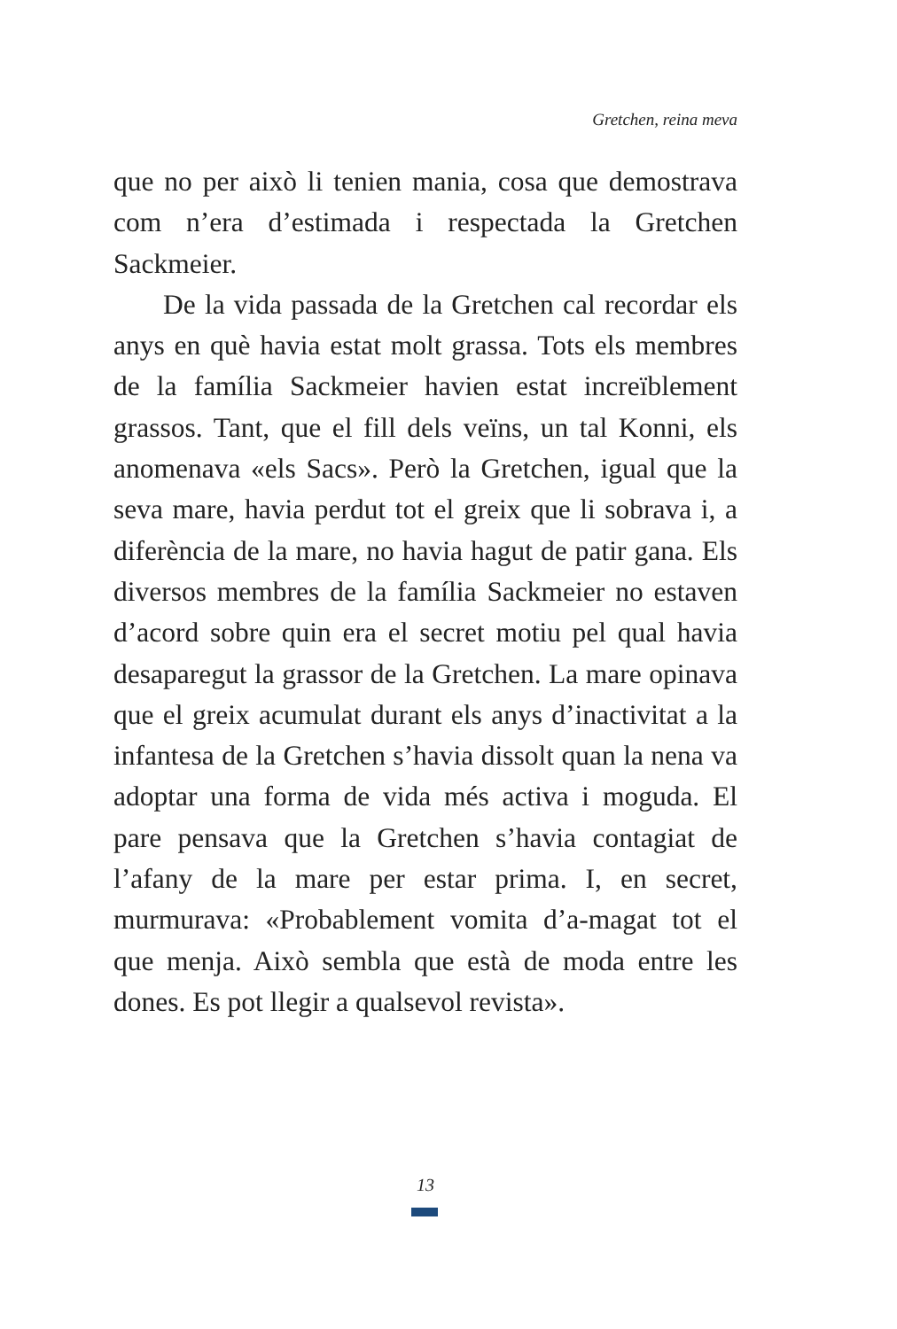Gretchen, reina meva
que no per això li tenien mania, cosa que demostrava com n’era d’estimada i respectada la Gretchen Sackmeier.
De la vida passada de la Gretchen cal recordar els anys en què havia estat molt grassa. Tots els membres de la família Sackmeier havien estat increïblement grassos. Tant, que el fill dels veïns, un tal Konni, els anomenava «els Sacs». Però la Gretchen, igual que la seva mare, havia perdut tot el greix que li sobrava i, a diferència de la mare, no havia hagut de patir gana. Els diversos membres de la família Sackmeier no estaven d’acord sobre quin era el secret motiu pel qual havia desaparegut la grassor de la Gretchen. La mare opinava que el greix acumulat durant els anys d’inactivitat a la infantesa de la Gretchen s’havia dissolt quan la nena va adoptar una forma de vida més activa i moguda. El pare pensava que la Gretchen s’havia contagiat de l’afany de la mare per estar prima. I, en secret, murmurava: «Probablement vomita d’a-magat tot el que menja. Això sembla que està de moda entre les dones. Es pot llegir a qualsevol revista».
13